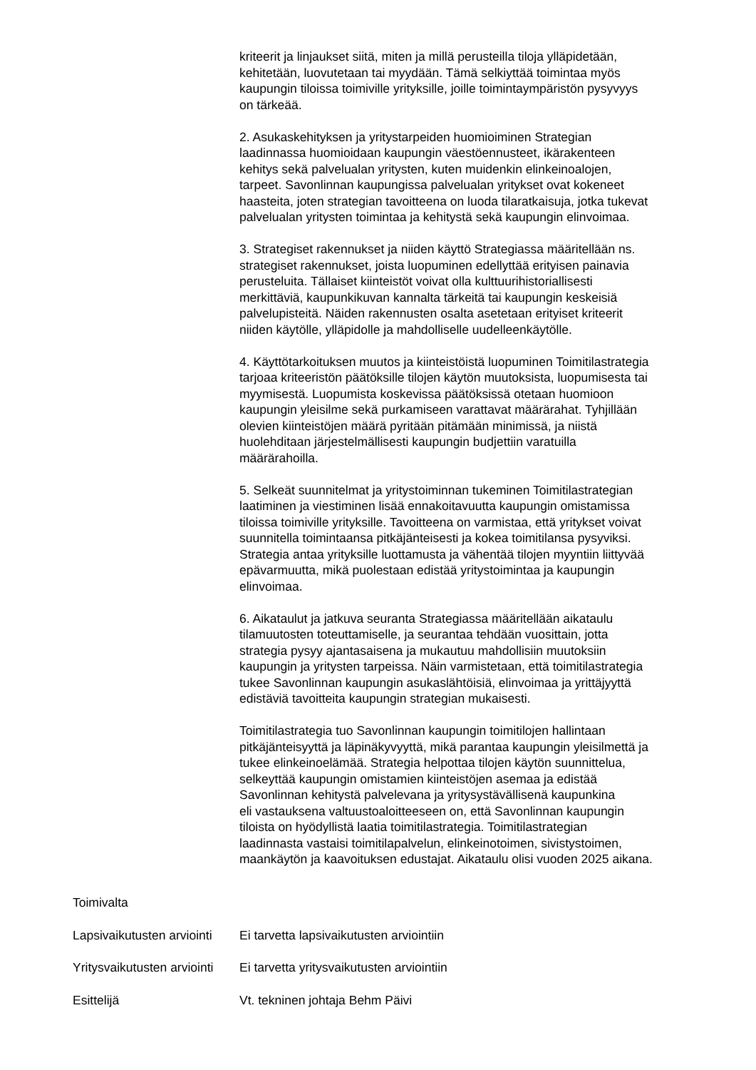kriteerit ja linjaukset siitä, miten ja millä perusteilla tiloja ylläpidetään,
kehitetään, luovutetaan tai myydään. Tämä selkiyttää toimintaa myös
kaupungin tiloissa toimiville yrityksille, joille toimintaympäristön pysyvyys
on tärkeää.
2. Asukaskehityksen ja yritystarpeiden huomioiminen Strategian
laadinnassa huomioidaan kaupungin väestöennusteet, ikärakenteen
kehitys sekä palvelualan yritysten, kuten muidenkin elinkeinoalojen,
tarpeet. Savonlinnan kaupungissa palvelualan yritykset ovat kokeneet
haasteita, joten strategian tavoitteena on luoda tilaratkaisuja, jotka tukevat
palvelualan yritysten toimintaa ja kehitystä sekä kaupungin elinvoimaa.
3. Strategiset rakennukset ja niiden käyttö Strategiassa määritellään ns.
strategiset rakennukset, joista luopuminen edellyttää erityisen painavia
perusteluita. Tällaiset kiinteistöt voivat olla kulttuurihistoriallisesti
merkittäviä, kaupunkikuvan kannalta tärkeitä tai kaupungin keskeisiä
palvelupisteitä. Näiden rakennusten osalta asetetaan erityiset kriteerit
niiden käytölle, ylläpidolle ja mahdolliselle uudelleenkäytölle.
4. Käyttötarkoituksen muutos ja kiinteistöistä luopuminen Toimitilastrategia
tarjoaa kriteeristön päätöksille tilojen käytön muutoksista, luopumisesta tai
myymisestä. Luopumista koskevissa päätöksissä otetaan huomioon
kaupungin yleisilme sekä purkamiseen varattavat määrärahat. Tyhjillään
olevien kiinteistöjen määrä pyritään pitämään minimissä, ja niistä
huolehditaan järjestelmällisesti kaupungin budjettiin varatuilla
määrärahoilla.
5. Selkeät suunnitelmat ja yritystoiminnan tukeminen Toimitilastrategian
laatiminen ja viestiminen lisää ennakoitavuutta kaupungin omistamissa
tiloissa toimiville yrityksille. Tavoitteena on varmistaa, että yritykset voivat
suunnitella toimintaansa pitkäjänteisesti ja kokea toimitilansa pysyviksi.
Strategia antaa yrityksille luottamusta ja vähentää tilojen myyntiin liittyvää
epävarmuutta, mikä puolestaan edistää yritystoimintaa ja kaupungin
elinvoimaa.
6. Aikataulut ja jatkuva seuranta Strategiassa määritellään aikataulu
tilamuutosten toteuttamiselle, ja seurantaa tehdään vuosittain, jotta
strategia pysyy ajantasaisena ja mukautuu mahdollisiin muutoksiin
kaupungin ja yritysten tarpeissa. Näin varmistetaan, että toimitilastrategia
tukee Savonlinnan kaupungin asukaslähtöisiä, elinvoimaa ja yrittäjyyttä
edistäviä tavoitteita kaupungin strategian mukaisesti.
Toimitilastrategia tuo Savonlinnan kaupungin toimitilojen hallintaan
pitkäjänteisyyttä ja läpinäkyvyyttä, mikä parantaa kaupungin yleisilmettä ja
tukee elinkeinoelämää. Strategia helpottaa tilojen käytön suunnittelua,
selkeyttää kaupungin omistamien kiinteistöjen asemaa ja edistää
Savonlinnan kehitystä palvelevana ja yritysystävällisenä kaupunkina
eli vastauksena valtuustoaloitteeseen on, että Savonlinnan kaupungin
tiloista on hyödyllistä laatia toimitilastrategia. Toimitilastrategian
laadinnasta vastaisi toimitilapalvelun, elinkeinotoimen, sivistystoimen,
maankäytön ja kaavoituksen edustajat. Aikataulu olisi vuoden 2025 aikana.
Toimivalta
Lapsivaikutusten arviointi
Ei tarvetta lapsivaikutusten arviointiin
Yritysvaikutusten arviointi
Ei tarvetta yritysvaikutusten arviointiin
Esittelijä Vt. tekninen johtaja Behm Päivi